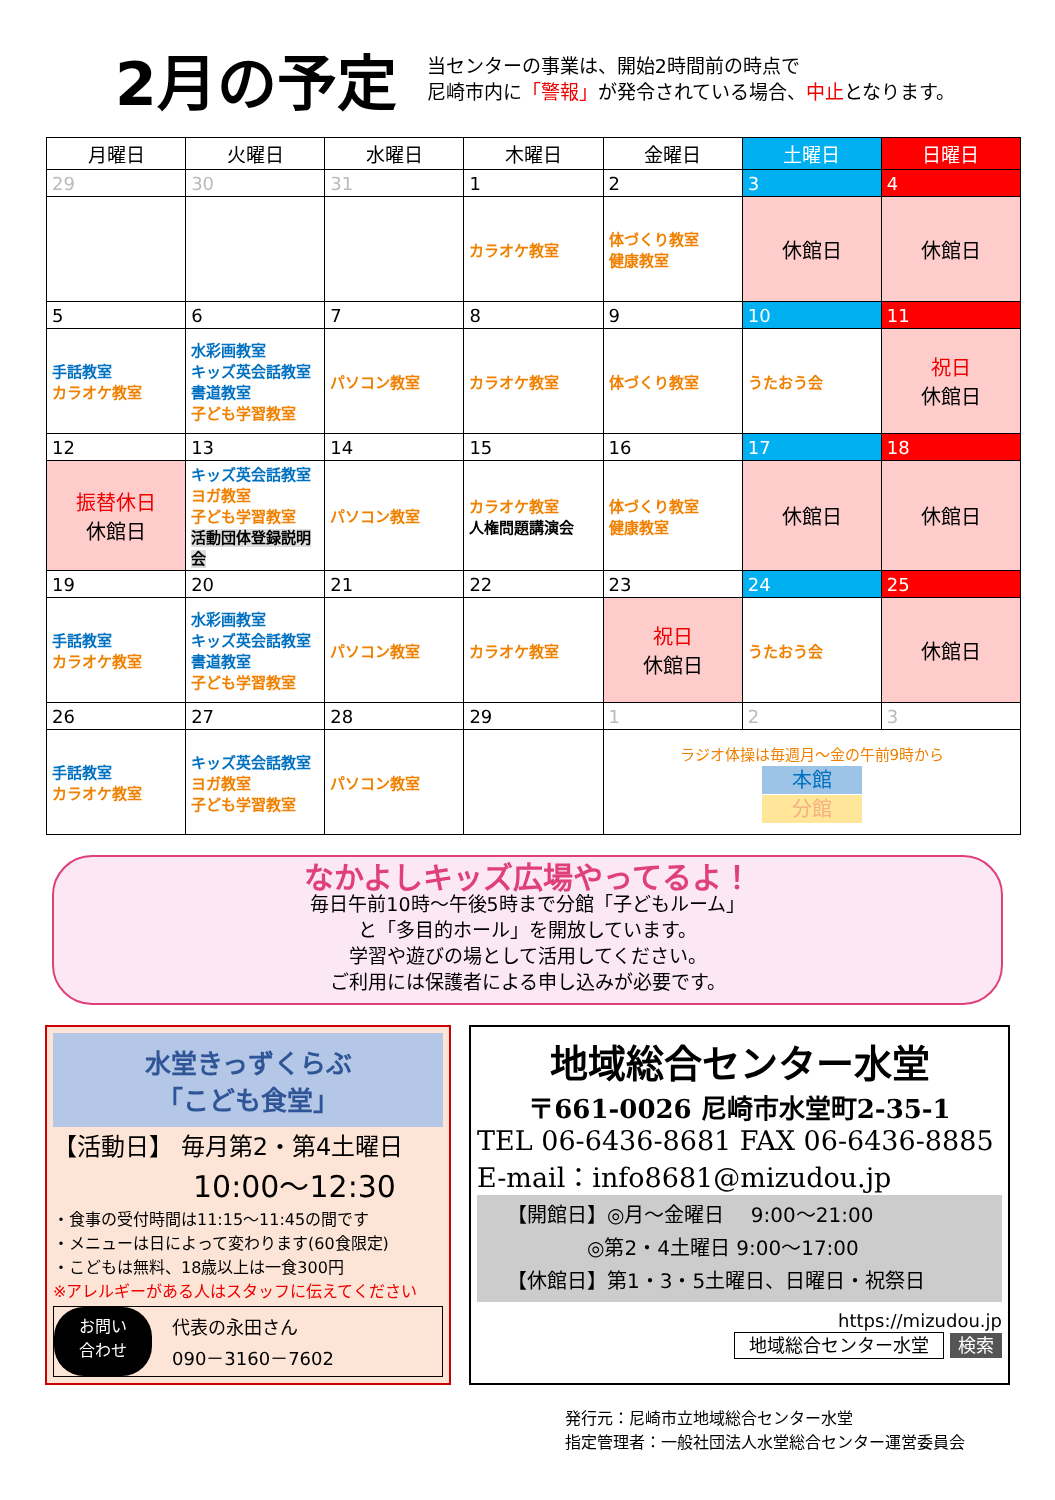2月の予定
当センターの事業は、開始2時間前の時点で
尼崎市内に「警報」が発令されている場合、中止となります。
| 月曜日 | 火曜日 | 水曜日 | 木曜日 | 金曜日 | 土曜日 | 日曜日 |
| --- | --- | --- | --- | --- | --- | --- |
| 29 | 30 | 31 | 1 | 2 | 3 | 4 |
| | | | カラオケ教室 | 体づくり教室 健康教室 | 休館日 | 休館日 |
| 5 | 6 | 7 | 8 | 9 | 10 | 11 |
| 手話教室 カラオケ教室 | 水彩画教室 キッズ英会話教室 書道教室 子ども学習教室 | パソコン教室 | カラオケ教室 | 体づくり教室 | うたおう会 | 祝日 休館日 |
| 12 | 13 | 14 | 15 | 16 | 17 | 18 |
| 振替休日 休館日 | キッズ英会話教室 ヨガ教室 子ども学習教室 活動団体登録説明会 | パソコン教室 | カラオケ教室 人権問題講演会 | 体づくり教室 健康教室 | 休館日 | 休館日 |
| 19 | 20 | 21 | 22 | 23 | 24 | 25 |
| 手話教室 カラオケ教室 | 水彩画教室 キッズ英会話教室 書道教室 子ども学習教室 | パソコン教室 | カラオケ教室 | 祝日 休館日 | うたおう会 | 休館日 |
| 26 | 27 | 28 | 29 | 1 | 2 | 3 |
| 手話教室 カラオケ教室 | キッズ英会話教室 ヨガ教室 子ども学習教室 | パソコン教室 | | ラジオ体操は毎週月～金の午前9時から 本館 分館 | | |
なかよしキッズ広場やってるよ！
毎日午前10時～午後5時まで分館「子どもルーム」
と「多目的ホール」を開放しています。
学習や遊びの場として活用してください。
ご利用には保護者による申し込みが必要です。
水堂きっずくらぶ
「こども食堂」
【活動日】 毎月第2・第4土曜日
10:00～12:30
・食事の受付時間は11:15～11:45の間です
・メニューは日によって変わります(60食限定)
・こどもは無料、18歳以上は一食300円
※アレルギーがある人はスタッフに伝えてください
お問い
合わせ 代表の永田さん
090－3160－7602
地域総合センター水堂
〒661-0026 尼崎市水堂町2-35-1
TEL 06-6436-8681 FAX 06-6436-8885
E-mail：info8681@mizudou.jp
【開館日】◎月～金曜日　 9:00～21:00
　　　　◎第2・4土曜日 9:00～17:00
【休館日】第1・3・5土曜日、日曜日・祝祭日
https://mizudou.jp
地域総合センター水堂 検索
発行元：尼崎市立地域総合センター水堂
指定管理者：一般社団法人水堂総合センター運営委員会